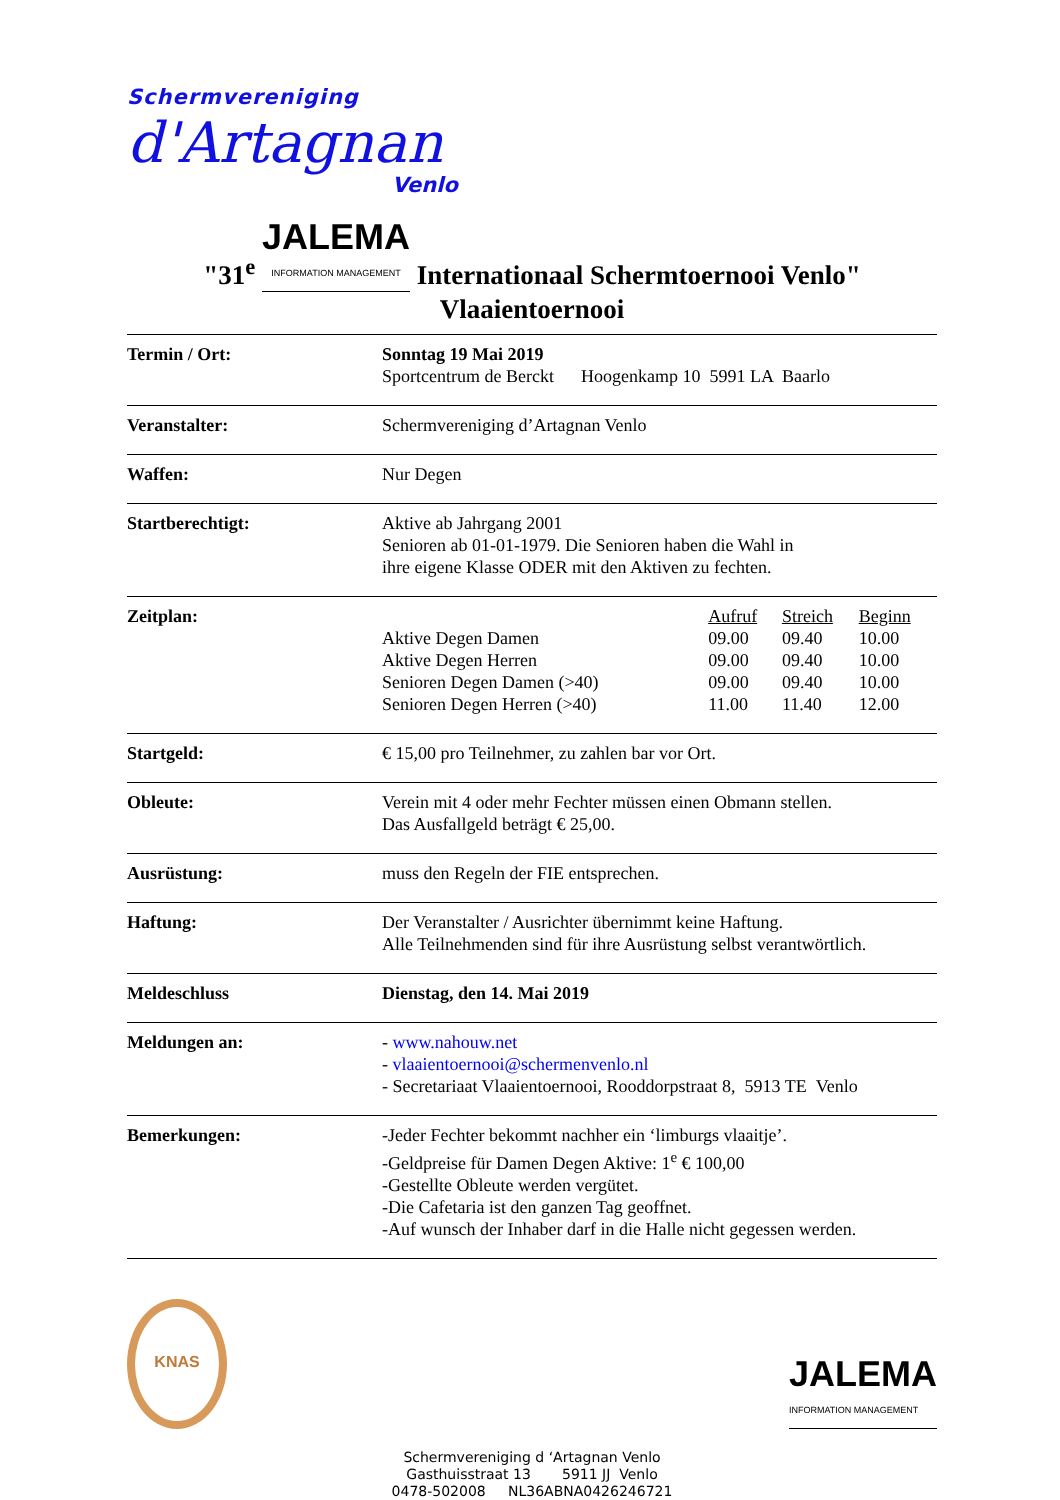Schermvereniging
d'Artagnan
Venlo
"31<sup>e</sup> JALEMA INFORMATION MANAGEMENT Internationaal Schermtoernooi Venlo"
Vlaaientoernooi
| Termin / Ort: | Sonntag 19 Mai 2019 Sportcentrum de Berckt Hoogenkamp 10 5991 LA Baarlo |
| Veranstalter: | Schermvereniging d’Artagnan Venlo |
| Waffen: | Nur Degen |
| Startberechtigt: | Aktive ab Jahrgang 2001 Senioren ab 01-01-1979. Die Senioren haben die Wahl in ihre eigene Klasse ODER mit den Aktiven zu fechten. |
| Zeitplan: | / / Aufruf / Streich / Beginn / / Aktive Degen Damen / 09.00 / 09.40 / 10.00 / / Aktive Degen Herren / 09.00 / 09.40 / 10.00 / / Senioren Degen Damen (>40) / 09.00 / 09.40 / 10.00 / / Senioren Degen Herren (>40) / 11.00 / 11.40 / 12.00 / |
| Startgeld: | € 15,00 pro Teilnehmer, zu zahlen bar vor Ort. |
| Obleute: | Verein mit 4 oder mehr Fechter müssen einen Obmann stellen. Das Ausfallgeld beträgt € 25,00. |
| Ausrüstung: | muss den Regeln der FIE entsprechen. |
| Haftung: | Der Veranstalter / Ausrichter übernimmt keine Haftung. Alle Teilnehmenden sind für ihre Ausrüstung selbst verantwörtlich. |
| Meldeschluss | Dienstag, den 14. Mai 2019 |
| Meldungen an: | - www.nahouw.net - vlaaientoernooi@schermenvenlo.nl - Secretariaat Vlaaientoernooi, Rooddorpstraat 8, 5913 TE Venlo |
| Bemerkungen: | -Jeder Fechter bekommt nachher ein ‘limburgs vlaaitje’. -Geldpreise für Damen Degen Aktive: 1<sup>e</sup> € 100,00 -Gestellte Obleute werden vergütet. -Die Cafetaria ist den ganzen Tag geoffnet. -Auf wunsch der Inhaber darf in die Halle nicht gegessen werden. |
KNAS
JALEMA INFORMATION MANAGEMENT
Schermvereniging d ‘Artagnan Venlo
Gasthuisstraat 13 5911 JJ Venlo
0478-502008 NL36ABNA0426246721